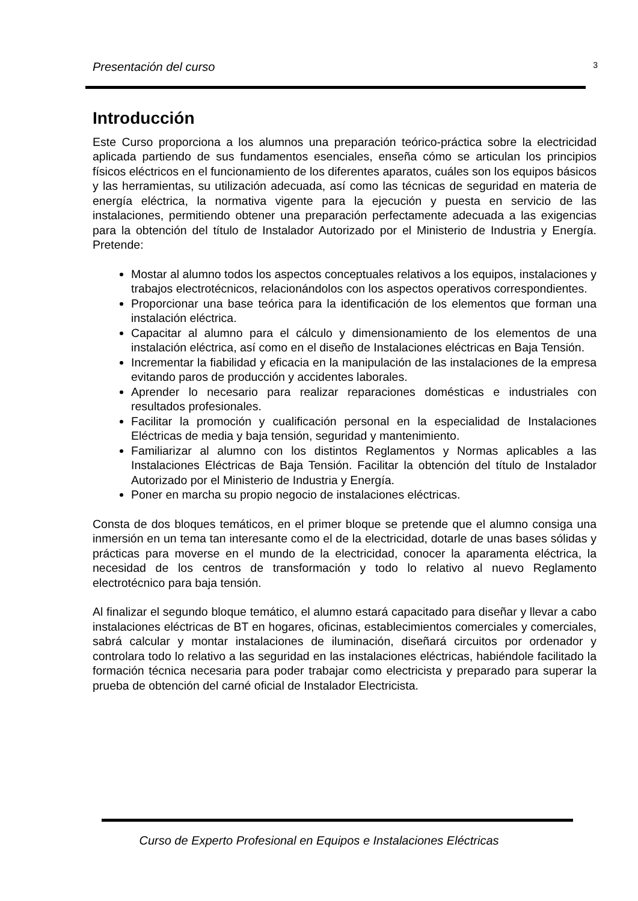Presentación del curso 3
Introducción
Este Curso proporciona a los alumnos una preparación teórico-práctica sobre la electricidad aplicada partiendo de sus fundamentos esenciales, enseña cómo se articulan los principios físicos eléctricos en el funcionamiento de los diferentes aparatos, cuáles son los equipos básicos y las herramientas, su utilización adecuada, así como las técnicas de seguridad en materia de energía eléctrica, la normativa vigente para la ejecución y puesta en servicio de las instalaciones, permitiendo obtener una preparación perfectamente adecuada a las exigencias para la obtención del título de Instalador Autorizado por el Ministerio de Industria y Energía. Pretende:
Mostar al alumno todos los aspectos conceptuales relativos a los equipos, instalaciones y trabajos electrotécnicos, relacionándolos con los aspectos operativos correspondientes.
Proporcionar una base teórica para la identificación de los elementos que forman una instalación eléctrica.
Capacitar al alumno para el cálculo y dimensionamiento de los elementos de una instalación eléctrica, así como en el diseño de Instalaciones eléctricas en Baja Tensión.
Incrementar la fiabilidad y eficacia en la manipulación de las instalaciones de la empresa evitando paros de producción y accidentes laborales.
Aprender lo necesario para realizar reparaciones domésticas e industriales con resultados profesionales.
Facilitar la promoción y cualificación personal en la especialidad de Instalaciones Eléctricas de media y baja tensión, seguridad y mantenimiento.
Familiarizar al alumno con los distintos Reglamentos y Normas aplicables a las Instalaciones Eléctricas de Baja Tensión. Facilitar la obtención del título de Instalador Autorizado por el Ministerio de Industria y Energía.
Poner en marcha su propio negocio de instalaciones eléctricas.
Consta de dos bloques temáticos, en el primer bloque se pretende que el alumno consiga una inmersión en un tema tan interesante como el de la electricidad, dotarle de unas bases sólidas y prácticas para moverse en el mundo de la electricidad, conocer la aparamenta eléctrica, la necesidad de los centros de transformación y todo lo relativo al nuevo Reglamento electrotécnico para baja tensión.
Al finalizar el segundo bloque temático, el alumno estará capacitado para diseñar y llevar a cabo instalaciones eléctricas de BT en hogares, oficinas, establecimientos comerciales y comerciales, sabrá calcular y montar instalaciones de iluminación, diseñará circuitos por ordenador y controlara todo lo relativo a las seguridad en las instalaciones eléctricas, habiéndole facilitado la formación técnica necesaria para poder trabajar como electricista y preparado para superar la prueba de obtención del carné oficial de Instalador Electricista.
Curso de Experto Profesional en Equipos e Instalaciones Eléctricas